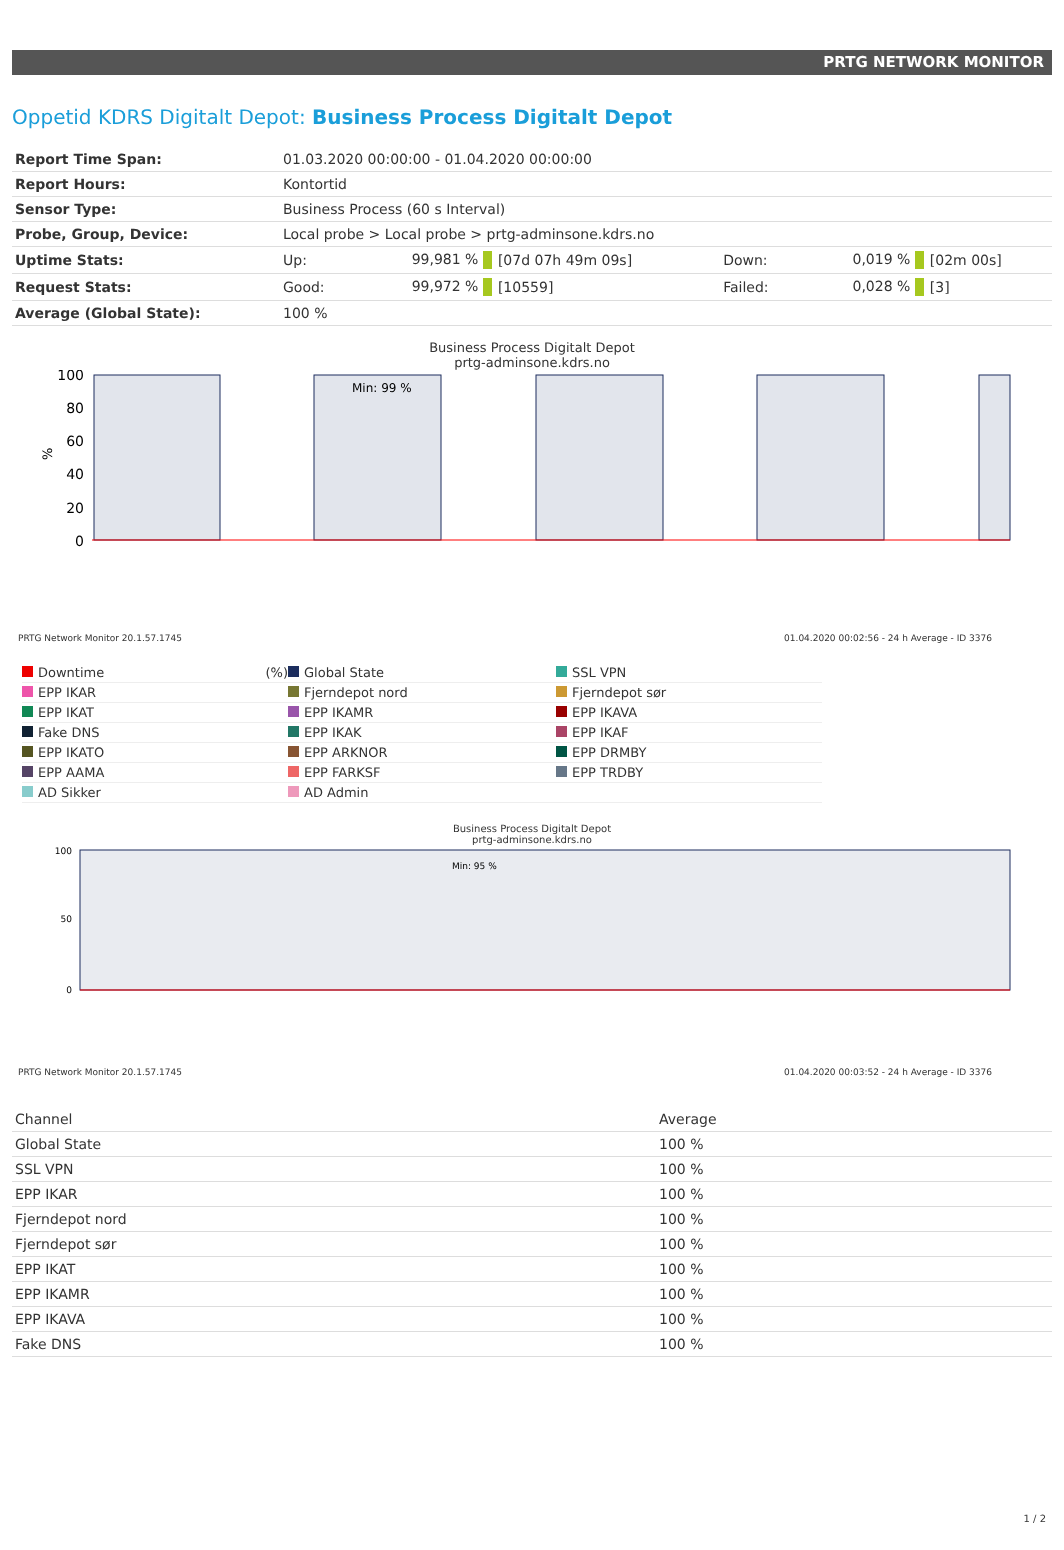PRTG NETWORK MONITOR
Oppetid KDRS Digitalt Depot: Business Process Digitalt Depot
| Report Time Span: | 01.03.2020 00:00:00 - 01.04.2020 00:00:00 | | | | | |
| Report Hours: | Kontortid | | | | | |
| Sensor Type: | Business Process (60 s Interval) | | | | | |
| Probe, Group, Device: | Local probe > Local probe > prtg-adminsone.kdrs.no | | | | | |
| Uptime Stats: | Up: | 99,981 % | [07d 07h 49m 09s] | Down: | 0,019 % | [02m 00s] |
| Request Stats: | Good: | 99,972 % | [10559] | Failed: | 0,028 % | [3] |
| Average (Global State): | 100 % | | | | | |
Business Process Digitalt Depot
prtg-adminsone.kdrs.no
100
80
60
40
20
0
Min: 99 %
%
PRTG Network Monitor 20.1.57.1745 01.04.2020 00:02:56 - 24 h Average - ID 3376
Downtime (%)
Global State
SSL VPN
EPP IKAR
Fjerndepot nord
Fjerndepot sør
EPP IKAT
EPP IKAMR
EPP IKAVA
Fake DNS
EPP IKAK
EPP IKAF
EPP IKATO
EPP ARKNOR
EPP DRMBY
EPP AAMA
EPP FARKSF
EPP TRDBY
AD Sikker
AD Admin
Business Process Digitalt Depot
prtg-adminsone.kdrs.no
Min: 95 %
100
50
0
PRTG Network Monitor 20.1.57.1745 01.04.2020 00:03:52 - 24 h Average - ID 3376
| Channel | Average |
| --- | --- |
| Global State | 100 % |
| SSL VPN | 100 % |
| EPP IKAR | 100 % |
| Fjerndepot nord | 100 % |
| Fjerndepot sør | 100 % |
| EPP IKAT | 100 % |
| EPP IKAMR | 100 % |
| EPP IKAVA | 100 % |
| Fake DNS | 100 % |
1 / 2